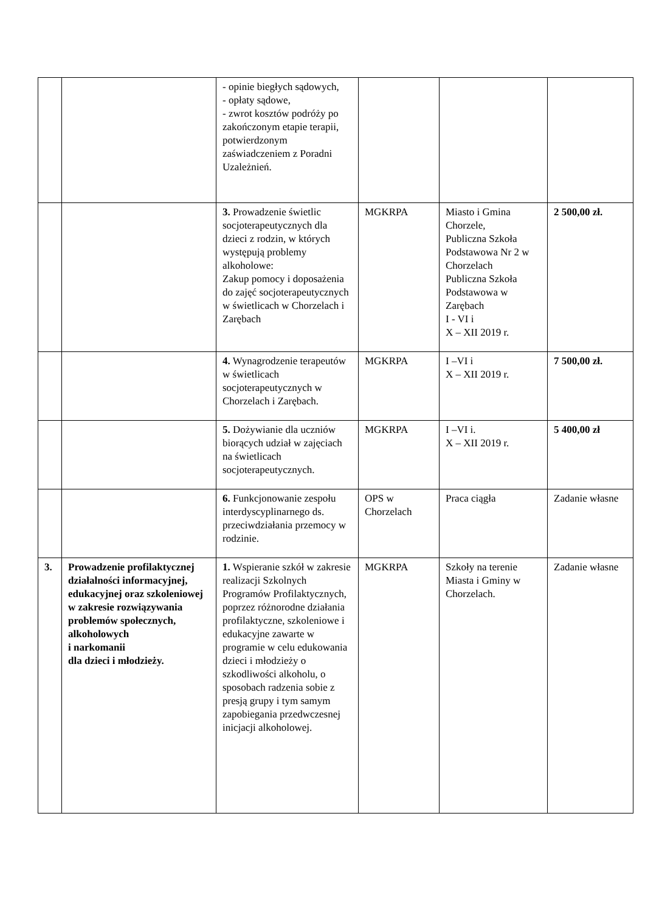| | | - opinie biegłych sądowych, - opłaty sądowe, - zwrot kosztów podróży po zakończonym etapie terapii, potwierdzonym zaświadczeniem z Poradni Uzależnień. | | | |
| | | 3. Prowadzenie świetlic socjoterapeutycznych dla dzieci z rodzin, w których występują problemy alkoholowe: Zakup pomocy i doposażenia do zajęć socjoterapeutycznych w świetlicach w Chorzelach i Zarębach | MGKRPA | Miasto i Gmina Chorzele, Publiczna Szkoła Podstawowa Nr 2 w Chorzelach Publiczna Szkoła Podstawowa w Zarębach I - VI i X – XII 2019 r. | 2 500,00 zł. |
| | | 4. Wynagrodzenie terapeutów w świetlicach socjoterapeutycznych w Chorzelach i Zarębach. | MGKRPA | I –VI i X – XII 2019 r. | 7 500,00 zł. |
| | | 5. Dożywianie dla uczniów biorących udział w zajęciach na świetlicach socjoterapeutycznych. | MGKRPA | I –VI i. X – XII 2019 r. | 5 400,00 zł |
| | | 6. Funkcjonowanie zespołu interdyscyplinarnego ds. przeciwdziałania przemocy w rodzinie. | OPS w Chorzelach | Praca ciągła | Zadanie własne |
| 3. | Prowadzenie profilaktycznej działalności informacyjnej, edukacyjnej oraz szkoleniowej w zakresie rozwiązywania problemów społecznych, alkoholowych i narkomanii dla dzieci i młodzieży. | 1. Wspieranie szkół w zakresie realizacji Szkolnych Programów Profilaktycznych, poprzez różnorodne działania profilaktyczne, szkoleniowe i edukacyjne zawarte w programie w celu edukowania dzieci i młodzieży o szkodliwości alkoholu, o sposobach radzenia sobie z presją grupy i tym samym zapobiegania przedwczesnej inicjacji alkoholowej. | MGKRPA | Szkoły na terenie Miasta i Gminy w Chorzelach. | Zadanie własne |